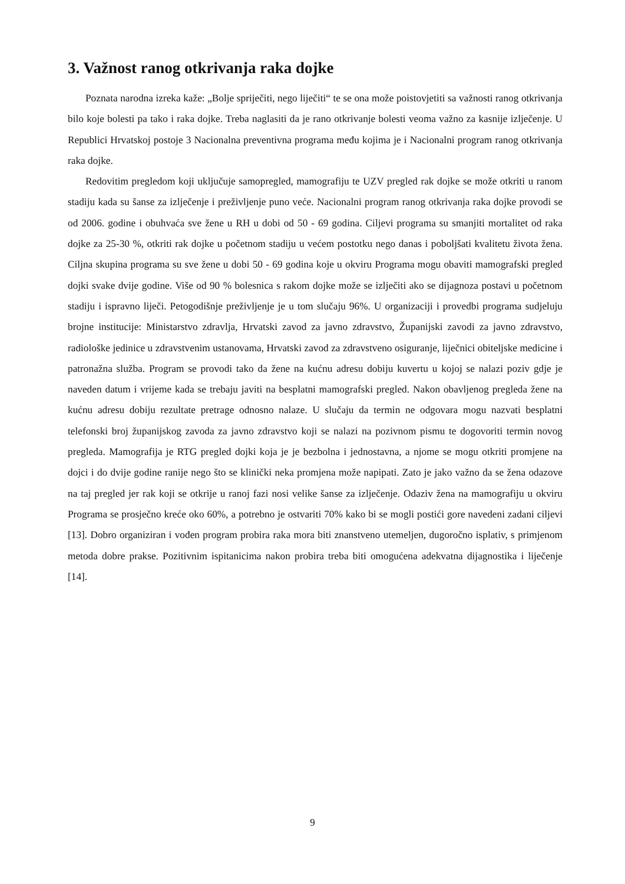3. Važnost ranog otkrivanja raka dojke
Poznata narodna izreka kaže: „Bolje spriječiti, nego liječiti“ te se ona može poistovjetiti sa važnosti ranog otkrivanja bilo koje bolesti pa tako i raka dojke. Treba naglasiti da je rano otkrivanje bolesti veoma važno za kasnije izlječenje. U Republici Hrvatskoj postoje 3 Nacionalna preventivna programa među kojima je i Nacionalni program ranog otkrivanja raka dojke.
Redovitim pregledom koji uključuje samopregled, mamografiju te UZV pregled rak dojke se može otkriti u ranom stadiju kada su šanse za izlječenje i preživljenje puno veće. Nacionalni program ranog otkrivanja raka dojke provodi se od 2006. godine i obuhvaća sve žene u RH u dobi od 50 - 69 godina. Ciljevi programa su smanjiti mortalitet od raka dojke za 25-30 %, otkriti rak dojke u početnom stadiju u većem postotku nego danas i poboljšati kvalitetu života žena. Ciljna skupina programa su sve žene u dobi 50 - 69 godina koje u okviru Programa mogu obaviti mamografski pregled dojki svake dvije godine. Više od 90 % bolesnica s rakom dojke može se izlječiti ako se dijagnoza postavi u početnom stadiju i ispravno liječi. Petogodišnje preživljenje je u tom slučaju 96%. U organizaciji i provedbi programa sudjeluju brojne institucije: Ministarstvo zdravlja, Hrvatski zavod za javno zdravstvo, Županijski zavodi za javno zdravstvo, radiološke jedinice u zdravstvenim ustanovama, Hrvatski zavod za zdravstveno osiguranje, liječnici obiteljske medicine i patronažna služba. Program se provodi tako da žene na kućnu adresu dobiju kuvertu u kojoj se nalazi poziv gdje je naveden datum i vrijeme kada se trebaju javiti na besplatni mamografski pregled. Nakon obavljenog pregleda žene na kućnu adresu dobiju rezultate pretrage odnosno nalaze. U slučaju da termin ne odgovara mogu nazvati besplatni telefonski broj županijskog zavoda za javno zdravstvo koji se nalazi na pozivnom pismu te dogovoriti termin novog pregleda. Mamografija je RTG pregled dojki koja je je bezbolna i jednostavna, a njome se mogu otkriti promjene na dojci i do dvije godine ranije nego što se klinički neka promjena može napipati. Zato je jako važno da se žena odazove na taj pregled jer rak koji se otkrije u ranoj fazi nosi velike šanse za izlječenje. Odaziv žena na mamografiju u okviru Programa se prosječno kreće oko 60%, a potrebno je ostvariti 70% kako bi se mogli postići gore navedeni zadani ciljevi [13]. Dobro organiziran i vođen program probira raka mora biti znanstveno utemeljen, dugoročno isplativ, s primjenom metoda dobre prakse. Pozitivnim ispitanicima nakon probira treba biti omogućena adekvatna dijagnostika i liječenje [14].
9